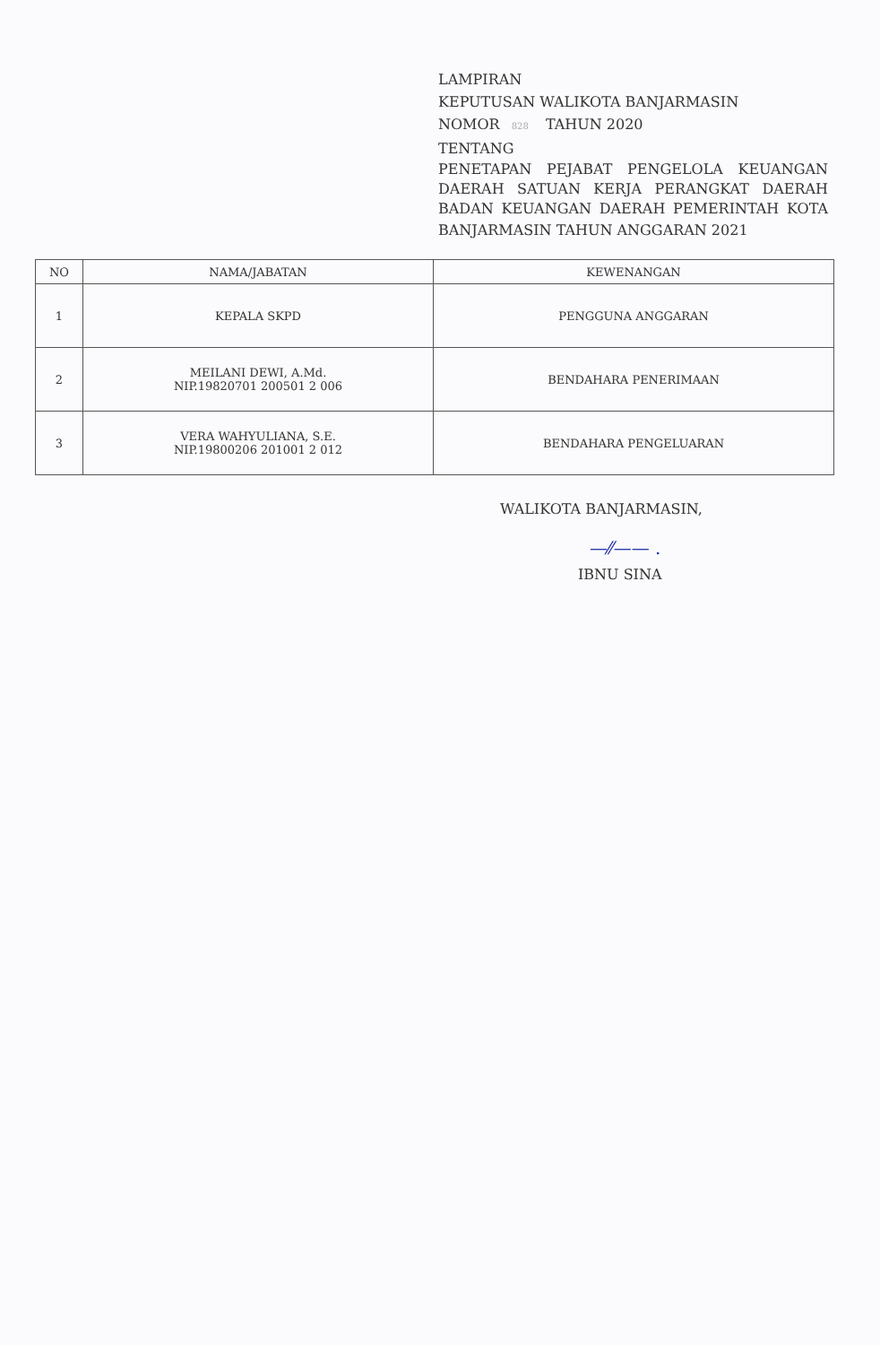LAMPIRAN
KEPUTUSAN WALIKOTA BANJARMASIN
NOMOR 828 TAHUN 2020
TENTANG
PENETAPAN PEJABAT PENGELOLA KEUANGAN DAERAH SATUAN KERJA PERANGKAT DAERAH BADAN KEUANGAN DAERAH PEMERINTAH KOTA
BANJARMASIN TAHUN ANGGARAN 2021
| NO | NAMA/JABATAN | KEWENANGAN |
| --- | --- | --- |
| 1 | KEPALA SKPD | PENGGUNA ANGGARAN |
| 2 | MEILANI DEWI, A.Md. NIP.19820701 200501 2 006 | BENDAHARA PENERIMAAN |
| 3 | VERA WAHYULIANA, S.E. NIP.19800206 201001 2 012 | BENDAHARA PENGELUARAN |
WALIKOTA BANJARMASIN,
—⁄⁄—— .
IBNU SINA